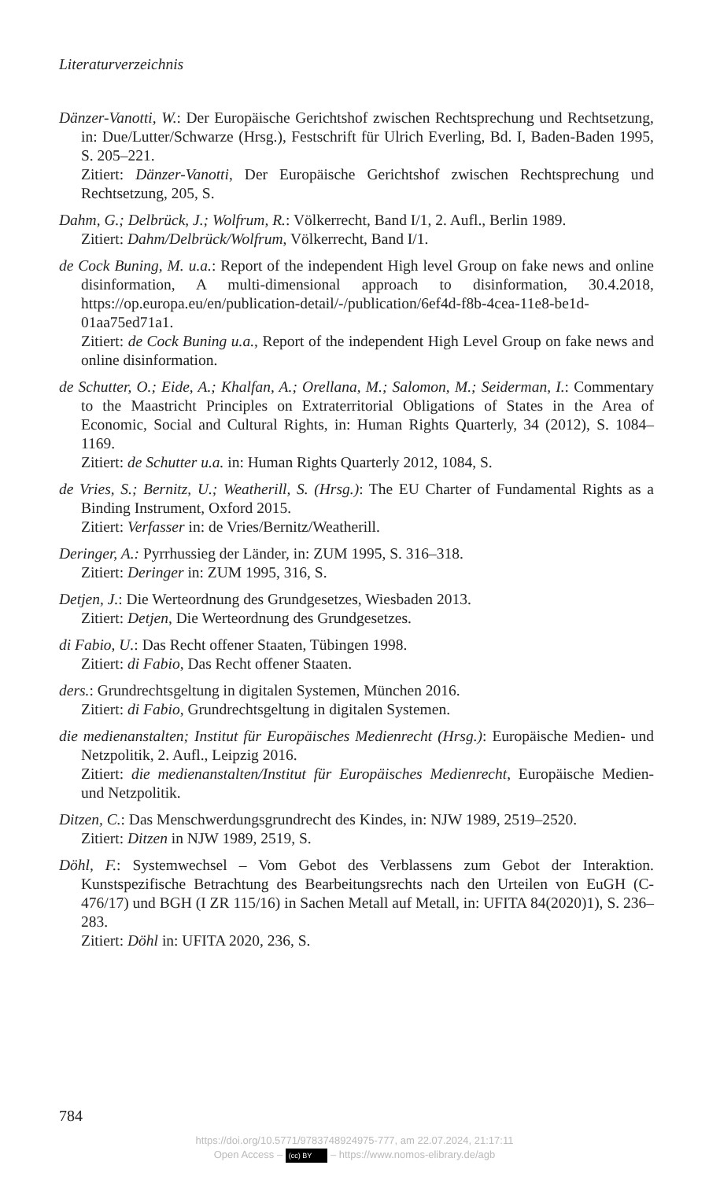Literaturverzeichnis
Dänzer-Vanotti, W.: Der Europäische Gerichtshof zwischen Rechtsprechung und Rechtsetzung, in: Due/Lutter/Schwarze (Hrsg.), Festschrift für Ulrich Everling, Bd. I, Baden-Baden 1995, S. 205–221.
Zitiert: Dänzer-Vanotti, Der Europäische Gerichtshof zwischen Rechtsprechung und Rechtsetzung, 205, S.
Dahm, G.; Delbrück, J.; Wolfrum, R.: Völkerrecht, Band I/1, 2. Aufl., Berlin 1989.
Zitiert: Dahm/Delbrück/Wolfrum, Völkerrecht, Band I/1.
de Cock Buning, M. u.a.: Report of the independent High level Group on fake news and online disinformation, A multi-dimensional approach to disinformation, 30.4.2018, https://op.europa.eu/en/publication-detail/-/publication/6ef4d-f8b-4cea-11e8-be1d-01aa75ed71a1.
Zitiert: de Cock Buning u.a., Report of the independent High Level Group on fake news and online disinformation.
de Schutter, O.; Eide, A.; Khalfan, A.; Orellana, M.; Salomon, M.; Seiderman, I.: Commentary to the Maastricht Principles on Extraterritorial Obligations of States in the Area of Economic, Social and Cultural Rights, in: Human Rights Quarterly, 34 (2012), S. 1084–1169.
Zitiert: de Schutter u.a. in: Human Rights Quarterly 2012, 1084, S.
de Vries, S.; Bernitz, U.; Weatherill, S. (Hrsg.): The EU Charter of Fundamental Rights as a Binding Instrument, Oxford 2015.
Zitiert: Verfasser in: de Vries/Bernitz/Weatherill.
Deringer, A.: Pyrrhussieg der Länder, in: ZUM 1995, S. 316–318.
Zitiert: Deringer in: ZUM 1995, 316, S.
Detjen, J.: Die Werteordnung des Grundgesetzes, Wiesbaden 2013.
Zitiert: Detjen, Die Werteordnung des Grundgesetzes.
di Fabio, U.: Das Recht offener Staaten, Tübingen 1998.
Zitiert: di Fabio, Das Recht offener Staaten.
ders.: Grundrechtsgeltung in digitalen Systemen, München 2016.
Zitiert: di Fabio, Grundrechtsgeltung in digitalen Systemen.
die medienanstalten; Institut für Europäisches Medienrecht (Hrsg.): Europäische Medien- und Netzpolitik, 2. Aufl., Leipzig 2016.
Zitiert: die medienanstalten/Institut für Europäisches Medienrecht, Europäische Medien- und Netzpolitik.
Ditzen, C.: Das Menschwerdungsgrundrecht des Kindes, in: NJW 1989, 2519–2520.
Zitiert: Ditzen in NJW 1989, 2519, S.
Döhl, F.: Systemwechsel – Vom Gebot des Verblassens zum Gebot der Interaktion. Kunstspezifische Betrachtung des Bearbeitungsrechts nach den Urteilen von EuGH (C-476/17) und BGH (I ZR 115/16) in Sachen Metall auf Metall, in: UFITA 84(2020)1), S. 236–283.
Zitiert: Döhl in: UFITA 2020, 236, S.
784
https://doi.org/10.5771/9783748924975-777, am 22.07.2024, 21:17:11
Open Access – (cc) BY – https://www.nomos-elibrary.de/agb